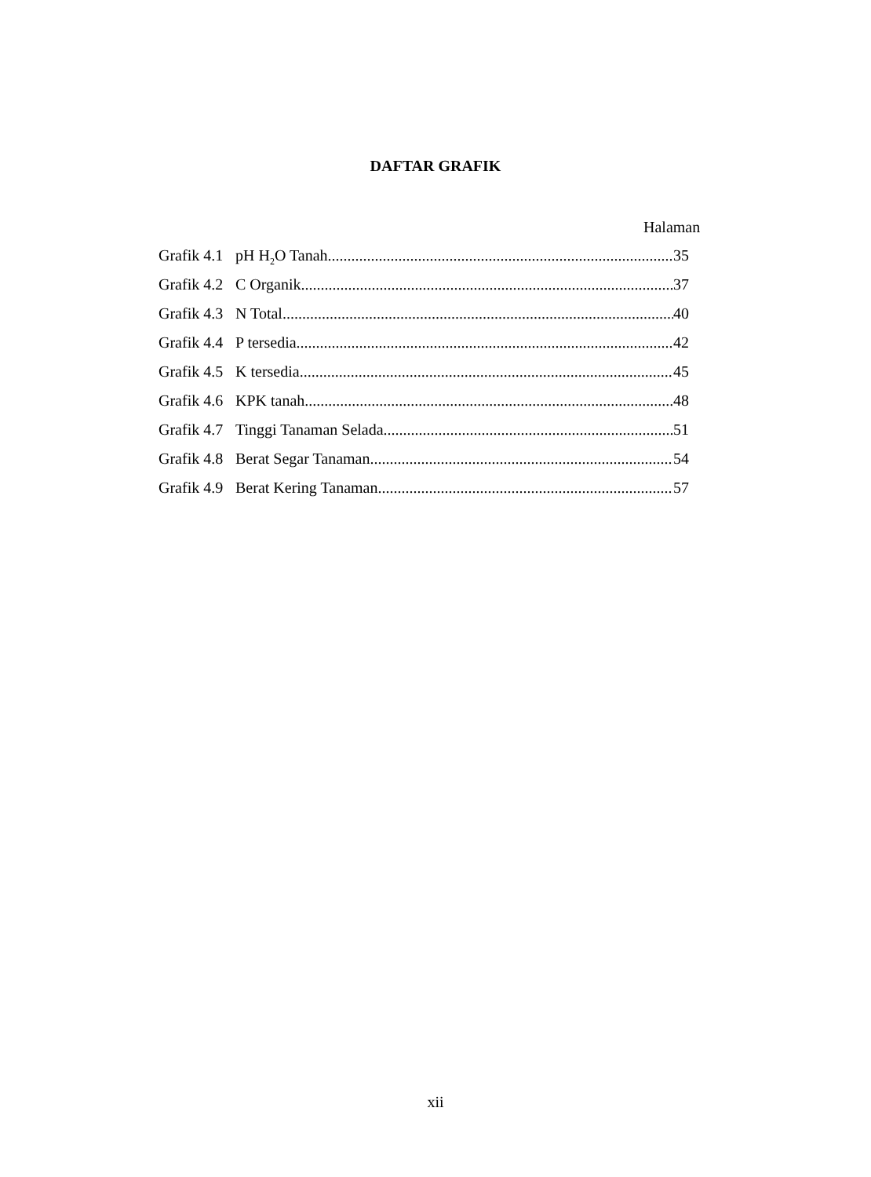DAFTAR GRAFIK
Halaman
Grafik 4.1 pH H<sub>2</sub>O Tanah 35
Grafik 4.2 C Organik 37
Grafik 4.3 N Total 40
Grafik 4.4 P tersedia 42
Grafik 4.5 K tersedia 45
Grafik 4.6 KPK tanah 48
Grafik 4.7 Tinggi Tanaman Selada 51
Grafik 4.8 Berat Segar Tanaman 54
Grafik 4.9 Berat Kering Tanaman 57
xii